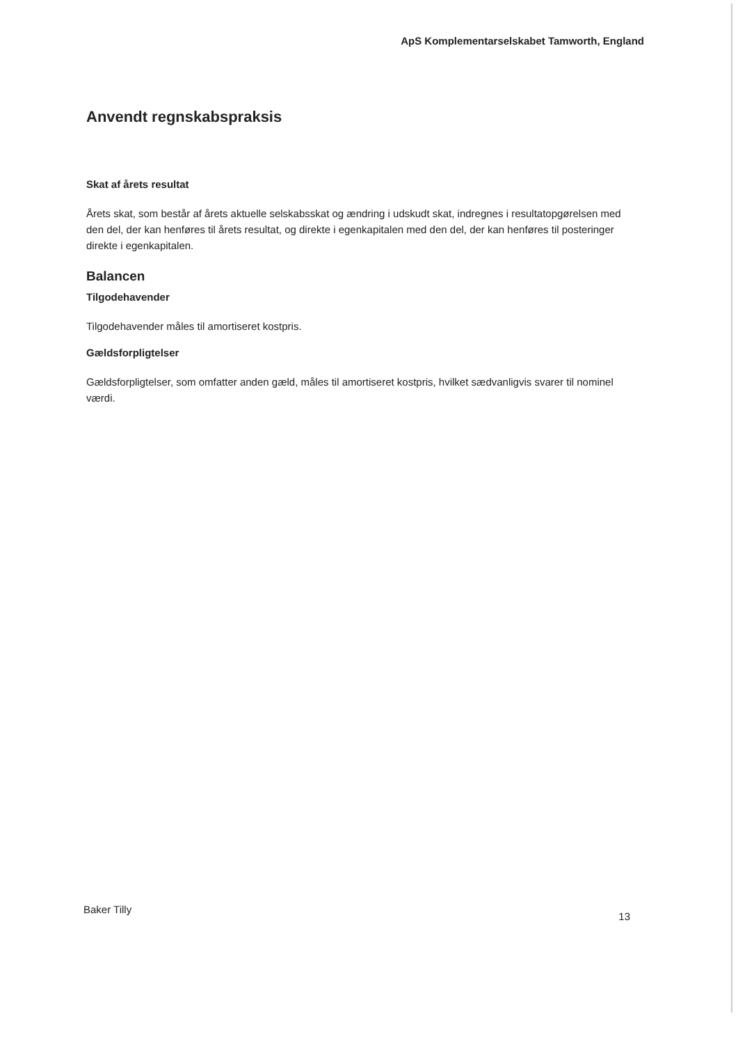ApS Komplementarselskabet Tamworth, England
Anvendt regnskabspraksis
Skat af årets resultat
Årets skat, som består af årets aktuelle selskabsskat og ændring i udskudt skat, indregnes i resultatopgørelsen med den del, der kan henføres til årets resultat, og direkte i egenkapitalen med den del, der kan henføres til posteringer direkte i egenkapitalen.
Balancen
Tilgodehavender
Tilgodehavender måles til amortiseret kostpris.
Gældsforpligtelser
Gældsforpligtelser, som omfatter anden gæld, måles til amortiseret kostpris, hvilket sædvanligvis svarer til nominel værdi.
Baker Tilly 13